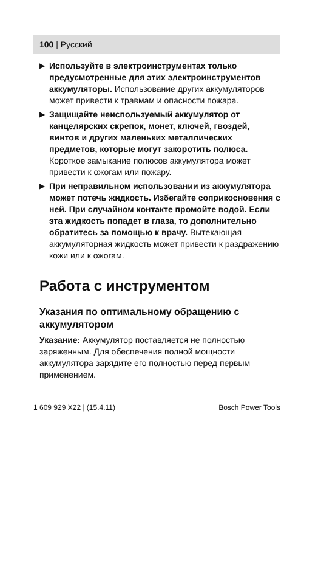100 | Русский
▶ Используйте в электроинструментах только предусмотренные для этих электроинструментов аккумуляторы. Использование других аккумуляторов может привести к травмам и опасности пожара.
▶ Защищайте неиспользуемый аккумулятор от канцелярских скрепок, монет, ключей, гвоздей, винтов и других маленьких металлических предметов, которые могут закоротить полюса. Короткое замыкание полюсов аккумулятора может привести к ожогам или пожару.
▶ При неправильном использовании из аккумулятора может потечь жидкость. Избегайте соприкосновения с ней. При случайном контакте промойте водой. Если эта жидкость попадет в глаза, то дополнительно обратитесь за помощью к врачу. Вытекающая аккумуляторная жидкость может привести к раздражению кожи или к ожогам.
Работа с инструментом
Указания по оптимальному обращению с аккумулятором
Указание: Аккумулятор поставляется не полностью заряженным. Для обеспечения полной мощности аккумулятора зарядите его полностью перед первым применением.
1 609 929 X22 | (15.4.11) Bosch Power Tools